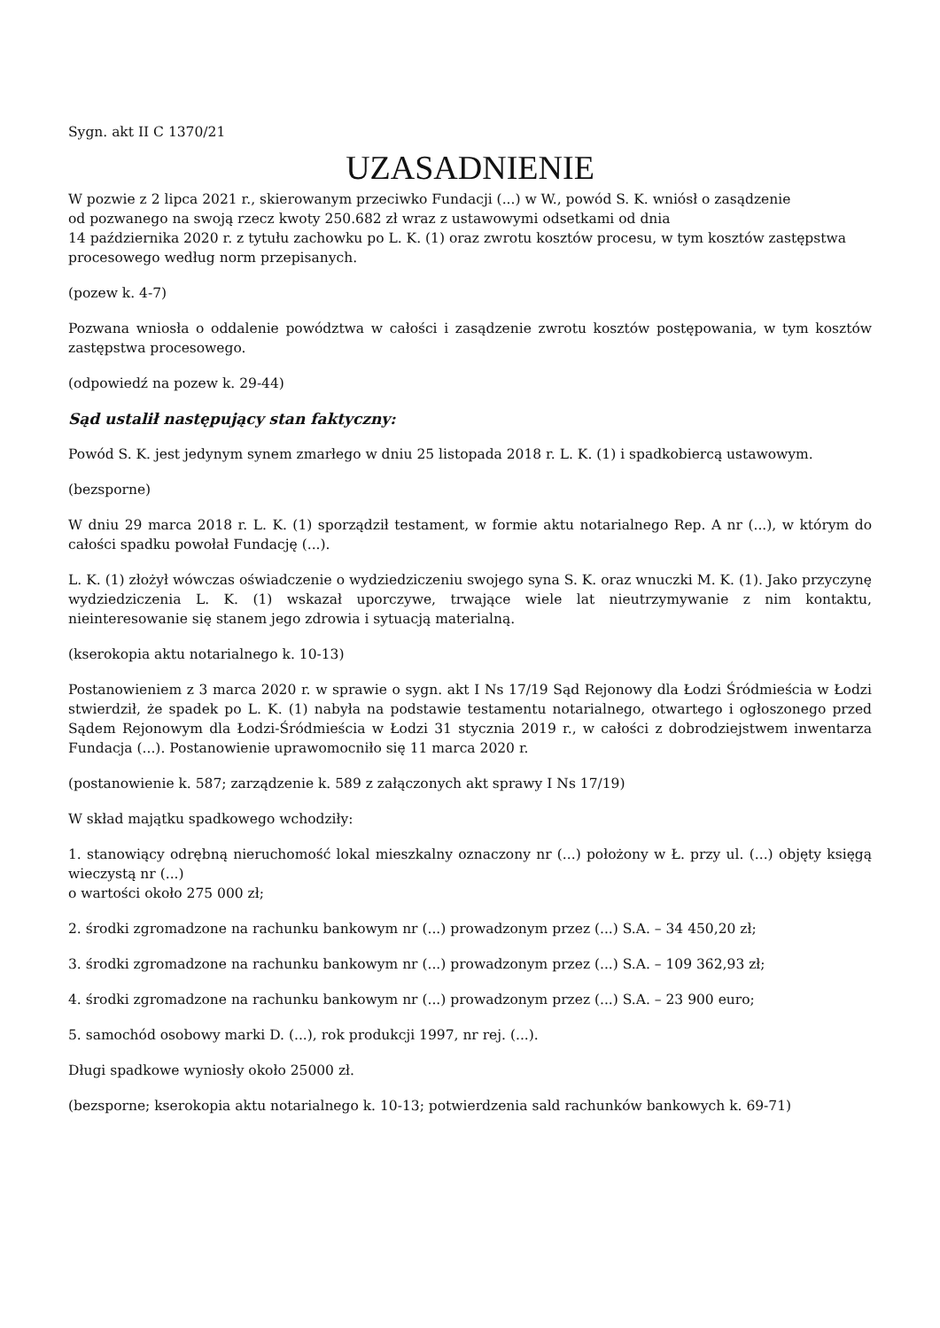Sygn. akt II C 1370/21
UZASADNIENIE
W pozwie z 2 lipca 2021 r., skierowanym przeciwko Fundacji (...) w W., powód S. K. wniósł o zasądzenie
od pozwanego na swoją rzecz kwoty 250.682 zł wraz z ustawowymi odsetkami od dnia
14 października 2020 r. z tytułu zachowku po L. K. (1) oraz zwrotu kosztów procesu, w tym kosztów zastępstwa procesowego według norm przepisanych.
(pozew k. 4-7)
Pozwana wniosła o oddalenie powództwa w całości i zasądzenie zwrotu kosztów postępowania, w tym kosztów zastępstwa procesowego.
(odpowiedź na pozew k. 29-44)
Sąd ustalił następujący stan faktyczny:
Powód S. K. jest jedynym synem zmarłego w dniu 25 listopada 2018 r. L. K. (1) i spadkobiercą ustawowym.
(bezsporne)
W dniu 29 marca 2018 r. L. K. (1) sporządził testament, w formie aktu notarialnego Rep. A nr (...), w którym do całości spadku powołał Fundację (...).
L. K. (1) złożył wówczas oświadczenie o wydziedziczeniu swojego syna S. K. oraz wnuczki M. K. (1). Jako przyczynę wydziedziczenia L. K. (1) wskazał uporczywe, trwające wiele lat nieutrzymywanie z nim kontaktu, nieinteresowanie się stanem jego zdrowia i sytuacją materialną.
(kserokopia aktu notarialnego k. 10-13)
Postanowieniem z 3 marca 2020 r. w sprawie o sygn. akt I Ns 17/19 Sąd Rejonowy dla Łodzi Śródmieścia w Łodzi stwierdził, że spadek po L. K. (1) nabyła na podstawie testamentu notarialnego, otwartego i ogłoszonego przed Sądem Rejonowym dla Łodzi-Śródmieścia w Łodzi 31 stycznia 2019 r., w całości z dobrodziejstwem inwentarza Fundacja (...). Postanowienie uprawomocniło się 11 marca 2020 r.
(postanowienie k. 587; zarządzenie k. 589 z załączonych akt sprawy I Ns 17/19)
W skład majątku spadkowego wchodziły:
1. stanowiący odrębną nieruchomość lokal mieszkalny oznaczony nr (...) położony w Ł. przy ul. (...) objęty księgą wieczystą nr (...)
o wartości około 275 000 zł;
2. środki zgromadzone na rachunku bankowym nr (...) prowadzonym przez (...) S.A. – 34 450,20 zł;
3. środki zgromadzone na rachunku bankowym nr (...) prowadzonym przez (...) S.A. – 109 362,93 zł;
4. środki zgromadzone na rachunku bankowym nr (...) prowadzonym przez (...) S.A. – 23 900 euro;
5. samochód osobowy marki D. (...), rok produkcji 1997, nr rej. (...).
Długi spadkowe wyniosły około 25000 zł.
(bezsporne; kserokopia aktu notarialnego k. 10-13; potwierdzenia sald rachunków bankowych k. 69-71)